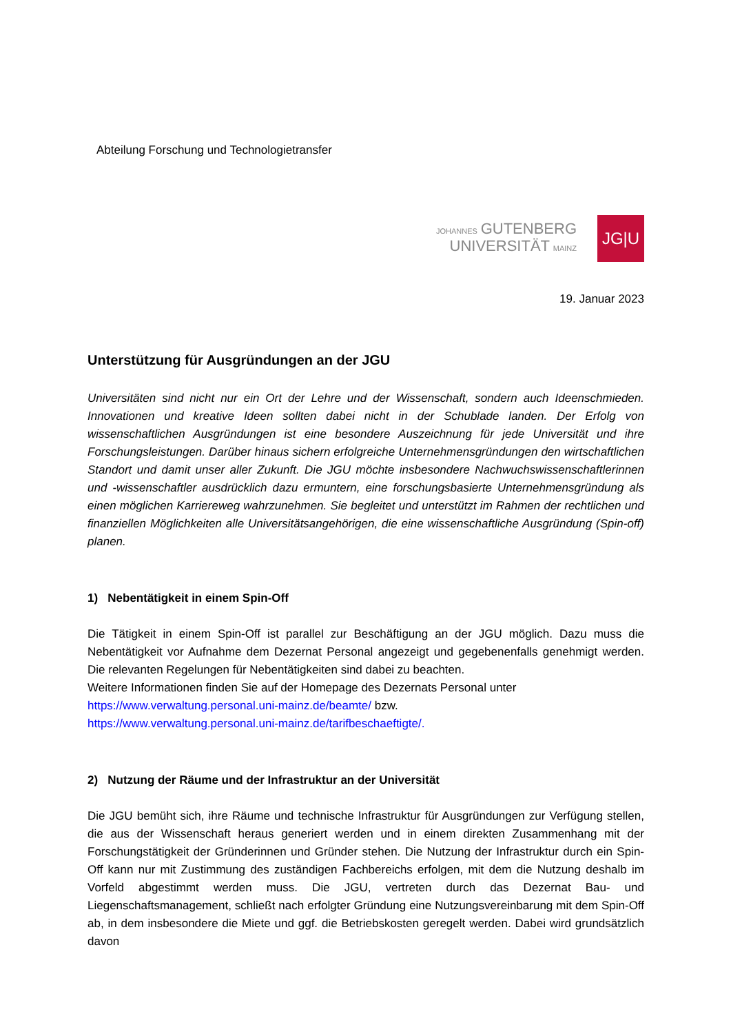Abteilung Forschung und Technologietransfer
JOHANNES GUTENBERG
UNIVERSITÄT MAINZ
JG|U
19. Januar 2023
Unterstützung für Ausgründungen an der JGU
Universitäten sind nicht nur ein Ort der Lehre und der Wissenschaft, sondern auch Ideenschmieden. Innovationen und kreative Ideen sollten dabei nicht in der Schublade landen. Der Erfolg von wissenschaftlichen Ausgründungen ist eine besondere Auszeichnung für jede Universität und ihre Forschungsleistungen. Darüber hinaus sichern erfolgreiche Unternehmensgründungen den wirtschaftlichen Standort und damit unser aller Zukunft. Die JGU möchte insbesondere Nachwuchswissenschaftlerinnen und -wissenschaftler ausdrücklich dazu ermuntern, eine forschungsbasierte Unternehmensgründung als einen möglichen Karriereweg wahrzunehmen. Sie begleitet und unterstützt im Rahmen der rechtlichen und finanziellen Möglichkeiten alle Universitätsangehörigen, die eine wissenschaftliche Ausgründung (Spin-off) planen.
1) Nebentätigkeit in einem Spin-Off
Die Tätigkeit in einem Spin-Off ist parallel zur Beschäftigung an der JGU möglich. Dazu muss die Nebentätigkeit vor Aufnahme dem Dezernat Personal angezeigt und gegebenenfalls genehmigt werden. Die relevanten Regelungen für Nebentätigkeiten sind dabei zu beachten.
Weitere Informationen finden Sie auf der Homepage des Dezernats Personal unter
https://www.verwaltung.personal.uni-mainz.de/beamte/ bzw.
https://www.verwaltung.personal.uni-mainz.de/tarifbeschaeftigte/.
2) Nutzung der Räume und der Infrastruktur an der Universität
Die JGU bemüht sich, ihre Räume und technische Infrastruktur für Ausgründungen zur Verfügung stellen, die aus der Wissenschaft heraus generiert werden und in einem direkten Zusammenhang mit der Forschungstätigkeit der Gründerinnen und Gründer stehen. Die Nutzung der Infrastruktur durch ein Spin-Off kann nur mit Zustimmung des zuständigen Fachbereichs erfolgen, mit dem die Nutzung deshalb im Vorfeld abgestimmt werden muss. Die JGU, vertreten durch das Dezernat Bau- und Liegenschaftsmanagement, schließt nach erfolgter Gründung eine Nutzungsvereinbarung mit dem Spin-Off ab, in dem insbesondere die Miete und ggf. die Betriebskosten geregelt werden. Dabei wird grundsätzlich davon